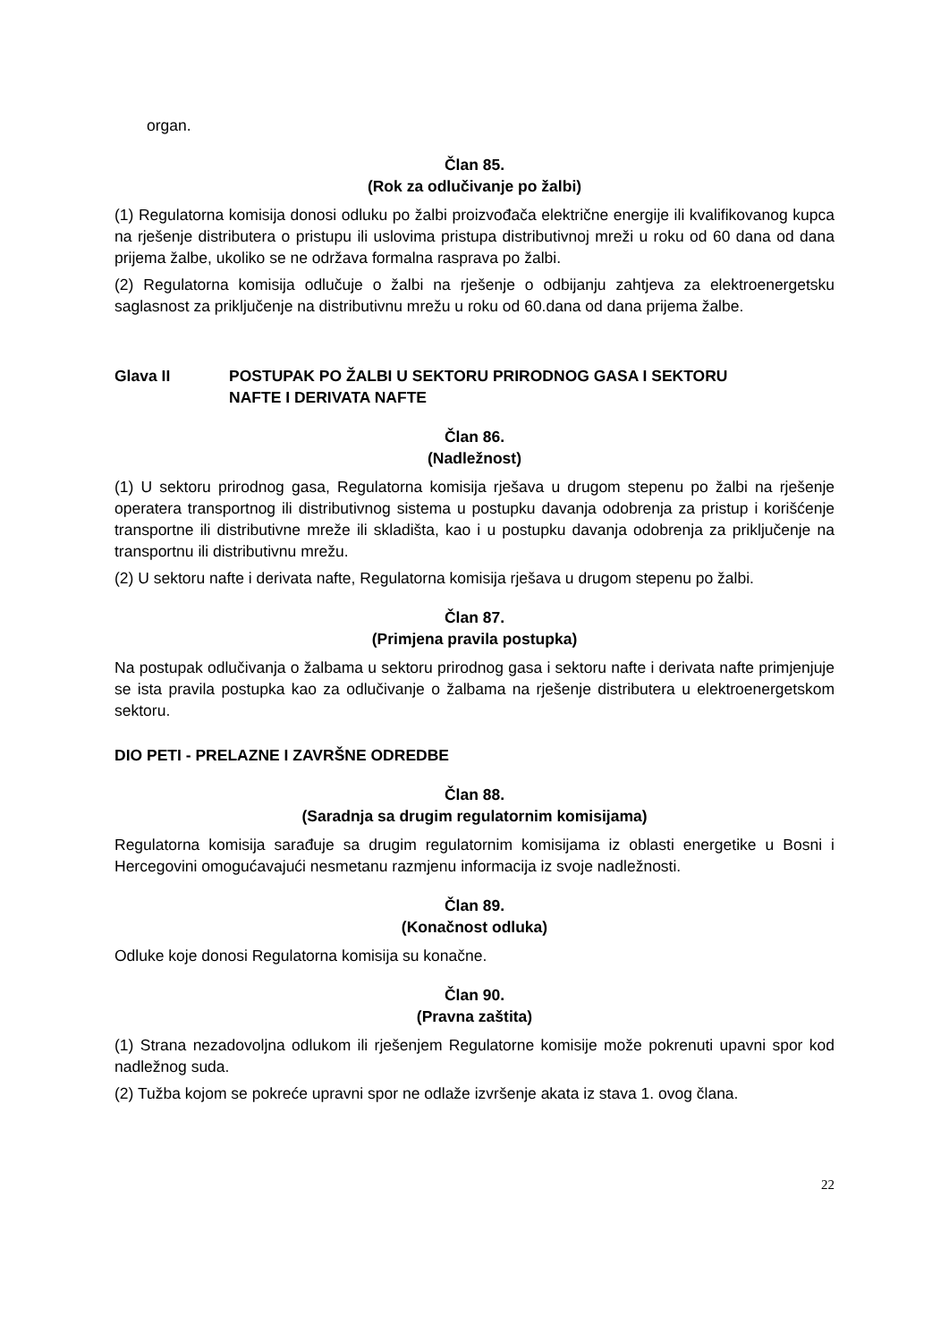organ.
Član 85.
(Rok za odlučivanje po žalbi)
(1) Regulatorna komisija donosi odluku po žalbi proizvođača električne energije ili kvalifikovanog kupca na rješenje distributera o pristupu ili uslovima pristupa distributivnoj mreži u roku od 60 dana od dana prijema žalbe, ukoliko se ne održava formalna rasprava po žalbi.
(2) Regulatorna komisija odlučuje o žalbi na rješenje o odbijanju zahtjeva za elektroenergetsku saglasnost za priključenje na distributivnu mrežu u roku od 60.dana od dana prijema žalbe.
Glava II POSTUPAK PO ŽALBI U SEKTORU PRIRODNOG GASA I SEKTORU
NAFTE I DERIVATA NAFTE
Član 86.
(Nadležnost)
(1) U sektoru prirodnog gasa, Regulatorna komisija rješava u drugom stepenu po žalbi na rješenje operatera transportnog ili distributivnog sistema u postupku davanja odobrenja za pristup i korišćenje transportne ili distributivne mreže ili skladišta, kao i u postupku davanja odobrenja za priključenje na transportnu ili distributivnu mrežu.
(2) U sektoru nafte i derivata nafte, Regulatorna komisija rješava u drugom stepenu po žalbi.
Član 87.
(Primjena pravila postupka)
Na postupak odlučivanja o žalbama u sektoru prirodnog gasa i sektoru nafte i derivata nafte primjenjuje se ista pravila postupka kao za odlučivanje o žalbama na rješenje distributera u elektroenergetskom sektoru.
DIO PETI - PRELAZNE I ZAVRŠNE ODREDBE
Član 88.
(Saradnja sa drugim regulatornim komisijama)
Regulatorna komisija sarađuje sa drugim regulatornim komisijama iz oblasti energetike u Bosni i Hercegovini omogućavajući nesmetanu razmjenu informacija iz svoje nadležnosti.
Član 89.
(Konačnost odluka)
Odluke koje donosi Regulatorna komisija su konačne.
Član 90.
(Pravna zaštita)
(1) Strana nezadovoljna odlukom ili rješenjem Regulatorne komisije može pokrenuti upavni spor kod nadležnog suda.
(2) Tužba kojom se pokreće upravni spor ne odlaže izvršenje akata iz stava 1. ovog člana.
22